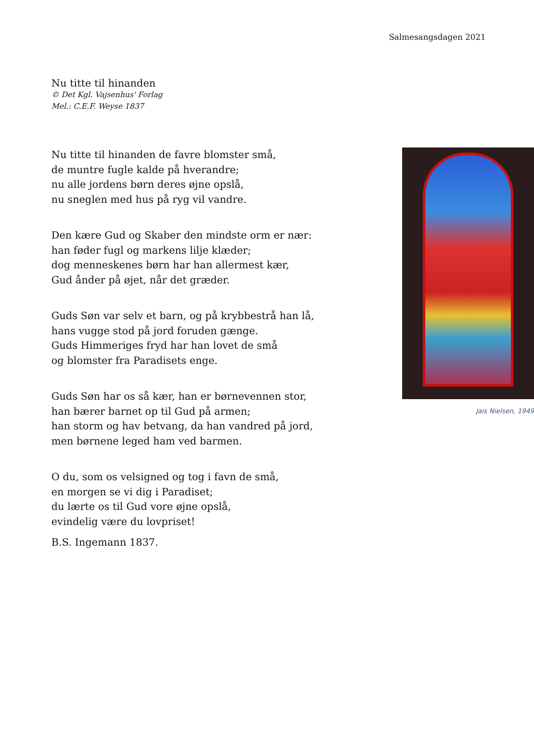Salmesangsdagen 2021
Nu titte til hinanden
© Det Kgl. Vajsenhus' Forlag
Mel.: C.E.F. Weyse 1837
Nu titte til hinanden de favre blomster små,
de muntre fugle kalde på hverandre;
nu alle jordens børn deres øjne opslå,
nu sneglen med hus på ryg vil vandre.
Den kære Gud og Skaber den mindste orm er nær:
han føder fugl og markens lilje klæder;
dog menneskenes børn har han allermest kær,
Gud ånder på øjet, når det græder.
Guds Søn var selv et barn, og på krybbestrå han lå,
hans vugge stod på jord foruden gænge.
Guds Himmeriges fryd har han lovet de små
og blomster fra Paradisets enge.
Guds Søn har os så kær, han er børnevennen stor,
han bærer barnet op til Gud på armen;
han storm og hav betvang, da han vandred på jord,
men børnene leged ham ved barmen.
O du, som os velsigned og tog i favn de små,
en morgen se vi dig i Paradiset;
du lærte os til Gud vore øjne opslå,
evindelig være du lovpriset!
B.S. Ingemann 1837.
Jais Nielsen, 1949